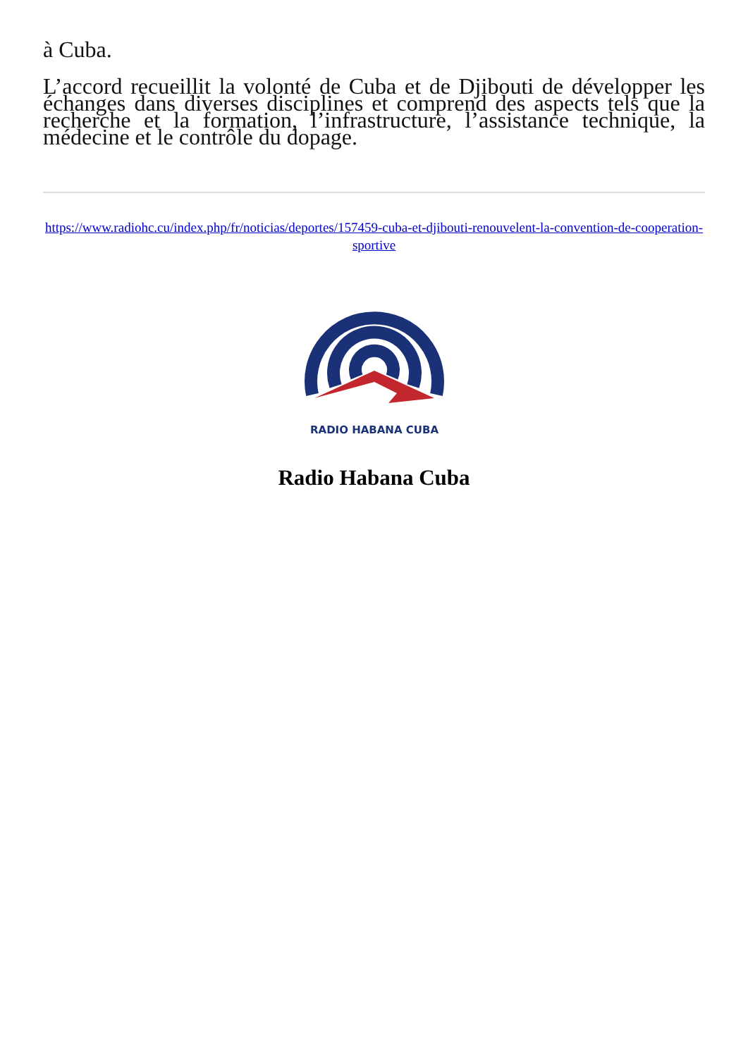à Cuba.
L’accord recueillit la volonté de Cuba et de Djibouti de développer les échanges dans diverses disciplines et comprend des aspects tels que la recherche et la formation, l’infrastructure, l’assistance technique, la médecine et le contrôle du dopage.
https://www.radiohc.cu/index.php/fr/noticias/deportes/157459-cuba-et-djibouti-renouvelent-la-convention-de-cooperation-sportive
RADIO HABANA CUBA
Radio Habana Cuba